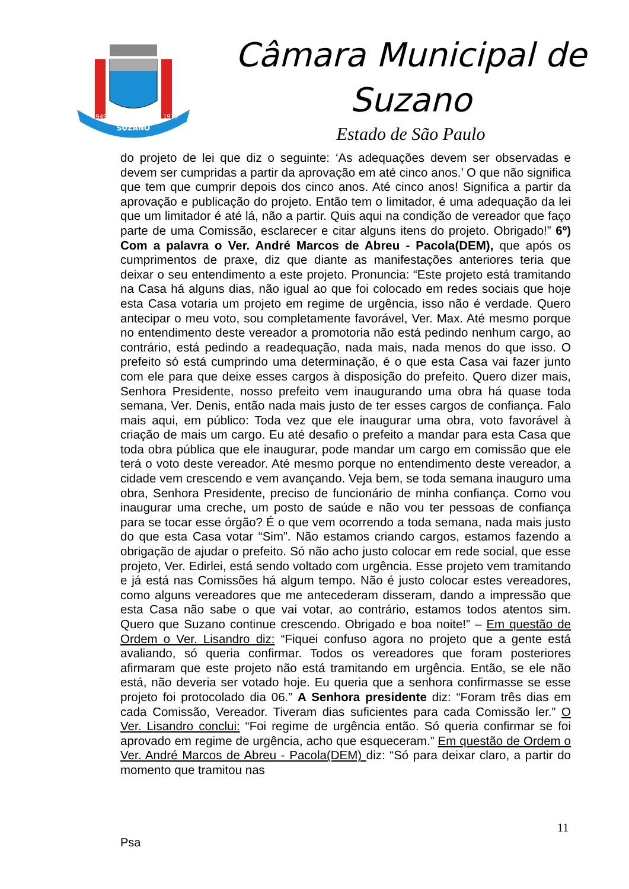SUZANO
1949
1979
Câmara Municipal de
Suzano
Estado de São Paulo
do projeto de lei que diz o seguinte: ‘As adequações devem ser observadas e devem ser cumpridas a partir da aprovação em até cinco anos.’ O que não significa que tem que cumprir depois dos cinco anos. Até cinco anos! Significa a partir da aprovação e publicação do projeto. Então tem o limitador, é uma adequação da lei que um limitador é até lá, não a partir. Quis aqui na condição de vereador que faço parte de uma Comissão, esclarecer e citar alguns itens do projeto. Obrigado!” 6º) Com a palavra o Ver. André Marcos de Abreu - Pacola(DEM), que após os cumprimentos de praxe, diz que diante as manifestações anteriores teria que deixar o seu entendimento a este projeto. Pronuncia: “Este projeto está tramitando na Casa há alguns dias, não igual ao que foi colocado em redes sociais que hoje esta Casa votaria um projeto em regime de urgência, isso não é verdade. Quero antecipar o meu voto, sou completamente favorável, Ver. Max. Até mesmo porque no entendimento deste vereador a promotoria não está pedindo nenhum cargo, ao contrário, está pedindo a readequação, nada mais, nada menos do que isso. O prefeito só está cumprindo uma determinação, é o que esta Casa vai fazer junto com ele para que deixe esses cargos à disposição do prefeito. Quero dizer mais, Senhora Presidente, nosso prefeito vem inaugurando uma obra há quase toda semana, Ver. Denis, então nada mais justo de ter esses cargos de confiança. Falo mais aqui, em público: Toda vez que ele inaugurar uma obra, voto favorável à criação de mais um cargo. Eu até desafio o prefeito a mandar para esta Casa que toda obra pública que ele inaugurar, pode mandar um cargo em comissão que ele terá o voto deste vereador. Até mesmo porque no entendimento deste vereador, a cidade vem crescendo e vem avançando. Veja bem, se toda semana inauguro uma obra, Senhora Presidente, preciso de funcionário de minha confiança. Como vou inaugurar uma creche, um posto de saúde e não vou ter pessoas de confiança para se tocar esse órgão? É o que vem ocorrendo a toda semana, nada mais justo do que esta Casa votar “Sim”. Não estamos criando cargos, estamos fazendo a obrigação de ajudar o prefeito. Só não acho justo colocar em rede social, que esse projeto, Ver. Edirlei, está sendo voltado com urgência. Esse projeto vem tramitando e já está nas Comissões há algum tempo. Não é justo colocar estes vereadores, como alguns vereadores que me antecederam disseram, dando a impressão que esta Casa não sabe o que vai votar, ao contrário, estamos todos atentos sim. Quero que Suzano continue crescendo. Obrigado e boa noite!” – Em questão de Ordem o Ver. Lisandro diz: “Fiquei confuso agora no projeto que a gente está avaliando, só queria confirmar. Todos os vereadores que foram posteriores afirmaram que este projeto não está tramitando em urgência. Então, se ele não está, não deveria ser votado hoje. Eu queria que a senhora confirmasse se esse projeto foi protocolado dia 06.” A Senhora presidente diz: “Foram três dias em cada Comissão, Vereador. Tiveram dias suficientes para cada Comissão ler.” O Ver. Lisandro conclui: “Foi regime de urgência então. Só queria confirmar se foi aprovado em regime de urgência, acho que esqueceram.” Em questão de Ordem o Ver. André Marcos de Abreu - Pacola(DEM) diz: “Só para deixar claro, a partir do momento que tramitou nas
11
Psa